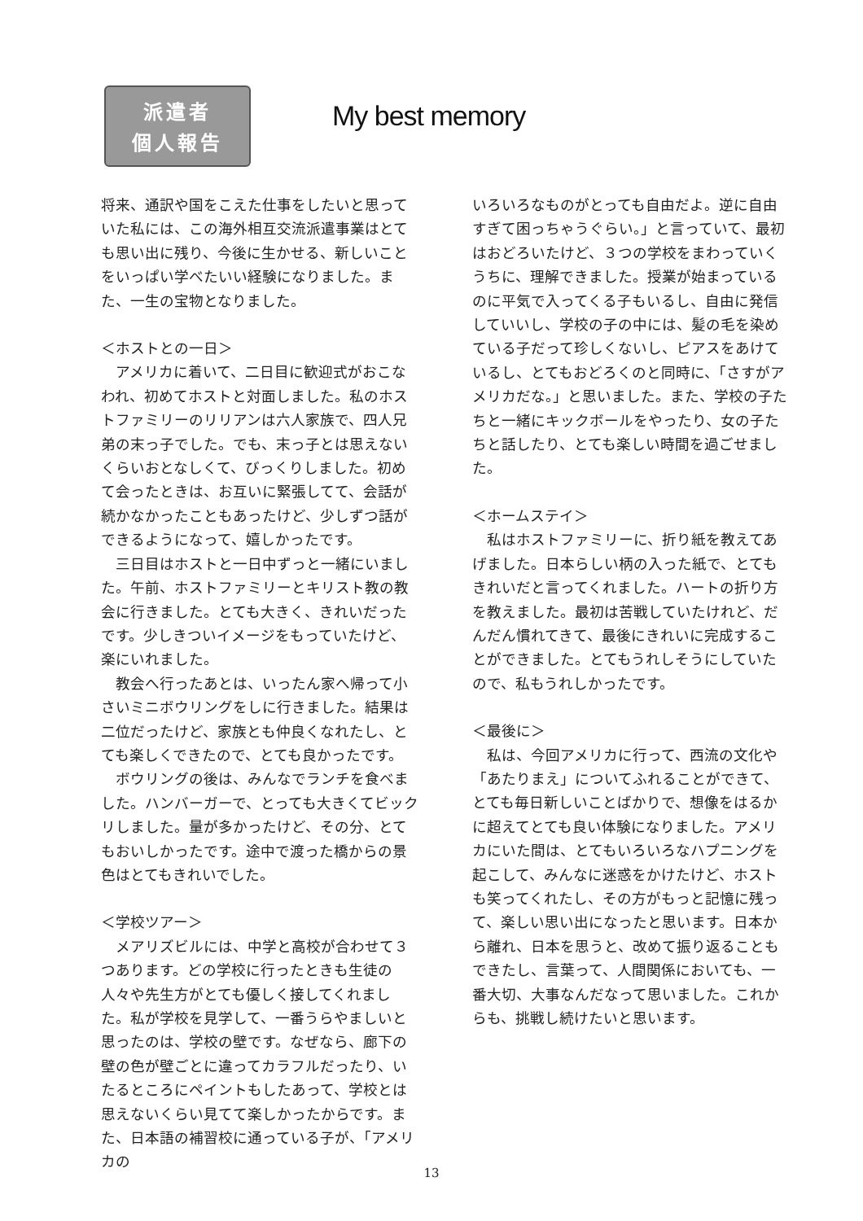派遣者
個人報告
My best memory
将来、通訳や国をこえた仕事をしたいと思っていた私には、この海外相互交流派遣事業はとても思い出に残り、今後に生かせる、新しいことをいっぱい学べたいい経験になりました。また、一生の宝物となりました。
＜ホストとの一日＞
アメリカに着いて、二日目に歓迎式がおこなわれ、初めてホストと対面しました。私のホストファミリーのリリアンは六人家族で、四人兄弟の末っ子でした。でも、末っ子とは思えないくらいおとなしくて、びっくりしました。初めて会ったときは、お互いに緊張してて、会話が続かなかったこともあったけど、少しずつ話ができるようになって、嬉しかったです。
三日目はホストと一日中ずっと一緒にいました。午前、ホストファミリーとキリスト教の教会に行きました。とても大きく、きれいだったです。少しきついイメージをもっていたけど、楽にいれました。
教会へ行ったあとは、いったん家へ帰って小さいミニボウリングをしに行きました。結果は二位だったけど、家族とも仲良くなれたし、とても楽しくできたので、とても良かったです。
ボウリングの後は、みんなでランチを食べました。ハンバーガーで、とっても大きくてビックリしました。量が多かったけど、その分、とてもおいしかったです。途中で渡った橋からの景色はとてもきれいでした。
＜学校ツアー＞
メアリズビルには、中学と高校が合わせて３つあります。どの学校に行ったときも生徒の人々や先生方がとても優しく接してくれました。私が学校を見学して、一番うらやましいと思ったのは、学校の壁です。なぜなら、廊下の壁の色が壁ごとに違ってカラフルだったり、いたるところにペイントもしたあって、学校とは思えないくらい見てて楽しかったからです。また、日本語の補習校に通っている子が、「アメリカの
いろいろなものがとっても自由だよ。逆に自由すぎて困っちゃうぐらい。」と言っていて、最初はおどろいたけど、３つの学校をまわっていくうちに、理解できました。授業が始まっているのに平気で入ってくる子もいるし、自由に発信していいし、学校の子の中には、髪の毛を染めている子だって珍しくないし、ピアスをあけているし、とてもおどろくのと同時に、「さすがアメリカだな。」と思いました。また、学校の子たちと一緒にキックボールをやったり、女の子たちと話したり、とても楽しい時間を過ごせました。
＜ホームステイ＞
私はホストファミリーに、折り紙を教えてあげました。日本らしい柄の入った紙で、とてもきれいだと言ってくれました。ハートの折り方を教えました。最初は苦戦していたけれど、だんだん慣れてきて、最後にきれいに完成することができました。とてもうれしそうにしていたので、私もうれしかったです。
＜最後に＞
私は、今回アメリカに行って、西流の文化や「あたりまえ」についてふれることができて、とても毎日新しいことばかりで、想像をはるかに超えてとても良い体験になりました。アメリカにいた間は、とてもいろいろなハプニングを起こして、みんなに迷惑をかけたけど、ホストも笑ってくれたし、その方がもっと記憶に残って、楽しい思い出になったと思います。日本から離れ、日本を思うと、改めて振り返ることもできたし、言葉って、人間関係においても、一番大切、大事なんだなって思いました。これからも、挑戦し続けたいと思います。
13